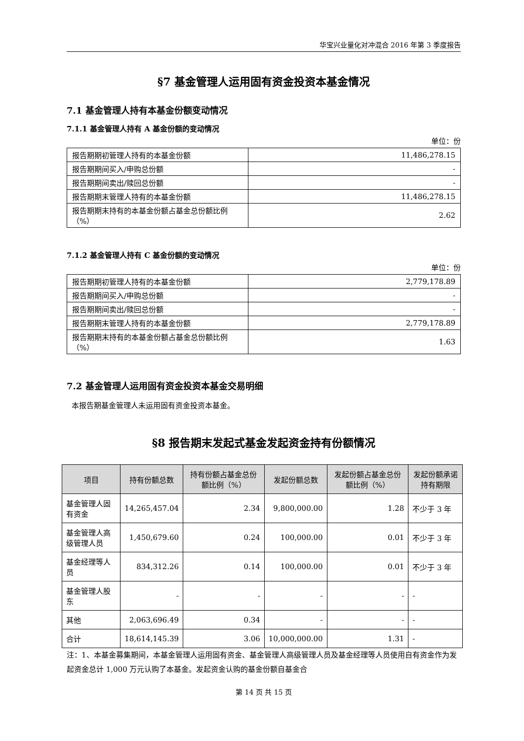华宝兴业量化对冲混合 2016 年第 3 季度报告
§7 基金管理人运用固有资金投资本基金情况
7.1 基金管理人持有本基金份额变动情况
7.1.1 基金管理人持有 A 基金份额的变动情况
单位：份
| 报告期期初管理人持有的本基金份额 | 11,486,278.15 |
| 报告期期间买入/申购总份额 | - |
| 报告期期间卖出/赎回总份额 | - |
| 报告期期末管理人持有的本基金份额 | 11,486,278.15 |
| 报告期期末持有的本基金份额占基金总份额比例（%） | 2.62 |
7.1.2 基金管理人持有 C 基金份额的变动情况
单位：份
| 报告期期初管理人持有的本基金份额 | 2,779,178.89 |
| 报告期期间买入/申购总份额 | - |
| 报告期期间卖出/赎回总份额 | - |
| 报告期期末管理人持有的本基金份额 | 2,779,178.89 |
| 报告期期末持有的本基金份额占基金总份额比例（%） | 1.63 |
7.2 基金管理人运用固有资金投资本基金交易明细
本报告期基金管理人未运用固有资金投资本基金。
§8 报告期末发起式基金发起资金持有份额情况
| 项目 | 持有份额总数 | 持有份额占基金总份额比例（%） | 发起份额总数 | 发起份额占基金总份额比例（%） | 发起份额承诺持有期限 |
| --- | --- | --- | --- | --- | --- |
| 基金管理人固有资金 | 14,265,457.04 | 2.34 | 9,800,000.00 | 1.28 | 不少于 3 年 |
| 基金管理人高级管理人员 | 1,450,679.60 | 0.24 | 100,000.00 | 0.01 | 不少于 3 年 |
| 基金经理等人员 | 834,312.26 | 0.14 | 100,000.00 | 0.01 | 不少于 3 年 |
| 基金管理人股东 | - | - | - | - | - |
| 其他 | 2,063,696.49 | 0.34 | - | - | - |
| 合计 | 18,614,145.39 | 3.06 | 10,000,000.00 | 1.31 | - |
注：1、本基金募集期间，本基金管理人运用固有资金、基金管理人高级管理人员及基金经理等人员使用自有资金作为发起资金总计 1,000 万元认购了本基金。发起资金认购的基金份额自基金合
第 14 页 共 15 页